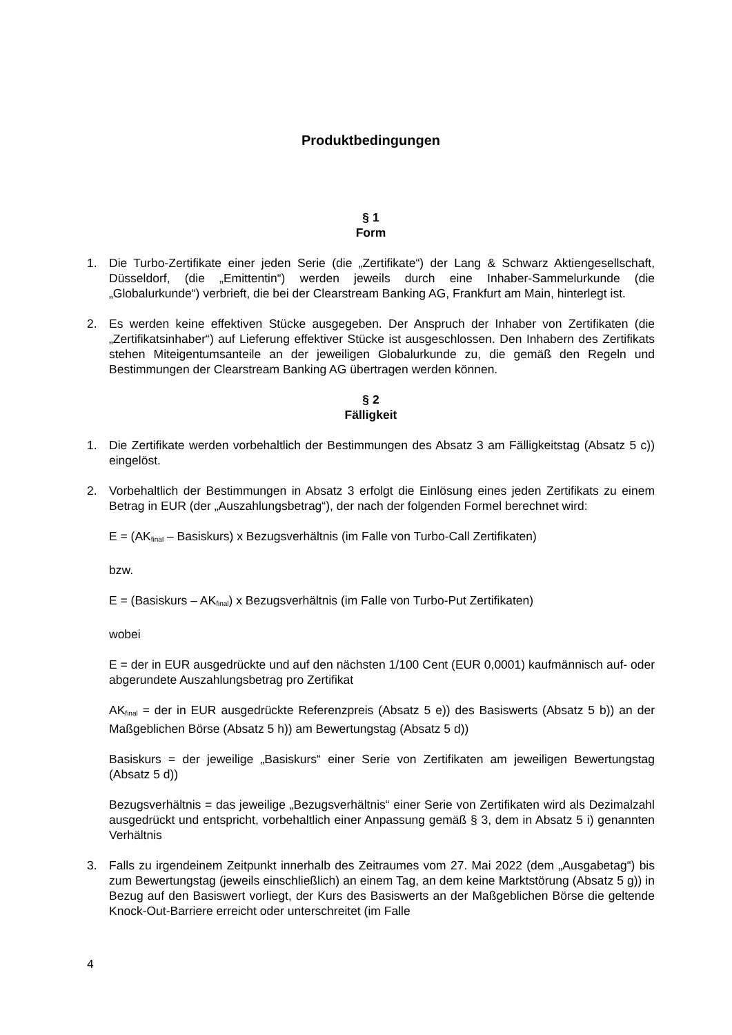Produktbedingungen
§ 1
Form
1. Die Turbo-Zertifikate einer jeden Serie (die „Zertifikate“) der Lang & Schwarz Aktiengesellschaft, Düsseldorf, (die „Emittentin“) werden jeweils durch eine Inhaber-Sammelurkunde (die „Globalurkunde“) verbrieft, die bei der Clearstream Banking AG, Frankfurt am Main, hinterlegt ist.
2. Es werden keine effektiven Stücke ausgegeben. Der Anspruch der Inhaber von Zertifikaten (die „Zertifikatsinhaber“) auf Lieferung effektiver Stücke ist ausgeschlossen. Den Inhabern des Zertifikats stehen Miteigentumsanteile an der jeweiligen Globalurkunde zu, die gemäß den Regeln und Bestimmungen der Clearstream Banking AG übertragen werden können.
§ 2
Fälligkeit
1. Die Zertifikate werden vorbehaltlich der Bestimmungen des Absatz 3 am Fälligkeitstag (Absatz 5 c)) eingelöst.
2. Vorbehaltlich der Bestimmungen in Absatz 3 erfolgt die Einlösung eines jeden Zertifikats zu einem Betrag in EUR (der „Auszahlungsbetrag“), der nach der folgenden Formel berechnet wird:
E = (AK<sub>final</sub> – Basiskurs) x Bezugsverhältnis (im Falle von Turbo-Call Zertifikaten)
bzw.
E = (Basiskurs – AK<sub>final</sub>) x Bezugsverhältnis (im Falle von Turbo-Put Zertifikaten)
wobei
E = der in EUR ausgedrückte und auf den nächsten 1/100 Cent (EUR 0,0001) kaufmännisch auf- oder abgerundete Auszahlungsbetrag pro Zertifikat
AK<sub>final</sub> = der in EUR ausgedrückte Referenzpreis (Absatz 5 e)) des Basiswerts (Absatz 5 b)) an der Maßgeblichen Börse (Absatz 5 h)) am Bewertungstag (Absatz 5 d))
Basiskurs = der jeweilige „Basiskurs“ einer Serie von Zertifikaten am jeweiligen Bewertungstag (Absatz 5 d))
Bezugsverhältnis = das jeweilige „Bezugsverhältnis“ einer Serie von Zertifikaten wird als Dezimalzahl ausgedrückt und entspricht, vorbehaltlich einer Anpassung gemäß § 3, dem in Absatz 5 i) genannten Verhältnis
3. Falls zu irgendeinem Zeitpunkt innerhalb des Zeitraumes vom 27. Mai 2022 (dem „Ausgabetag“) bis zum Bewertungstag (jeweils einschließlich) an einem Tag, an dem keine Marktstörung (Absatz 5 g)) in Bezug auf den Basiswert vorliegt, der Kurs des Basiswerts an der Maßgeblichen Börse die geltende Knock-Out-Barriere erreicht oder unterschreitet (im Falle
4